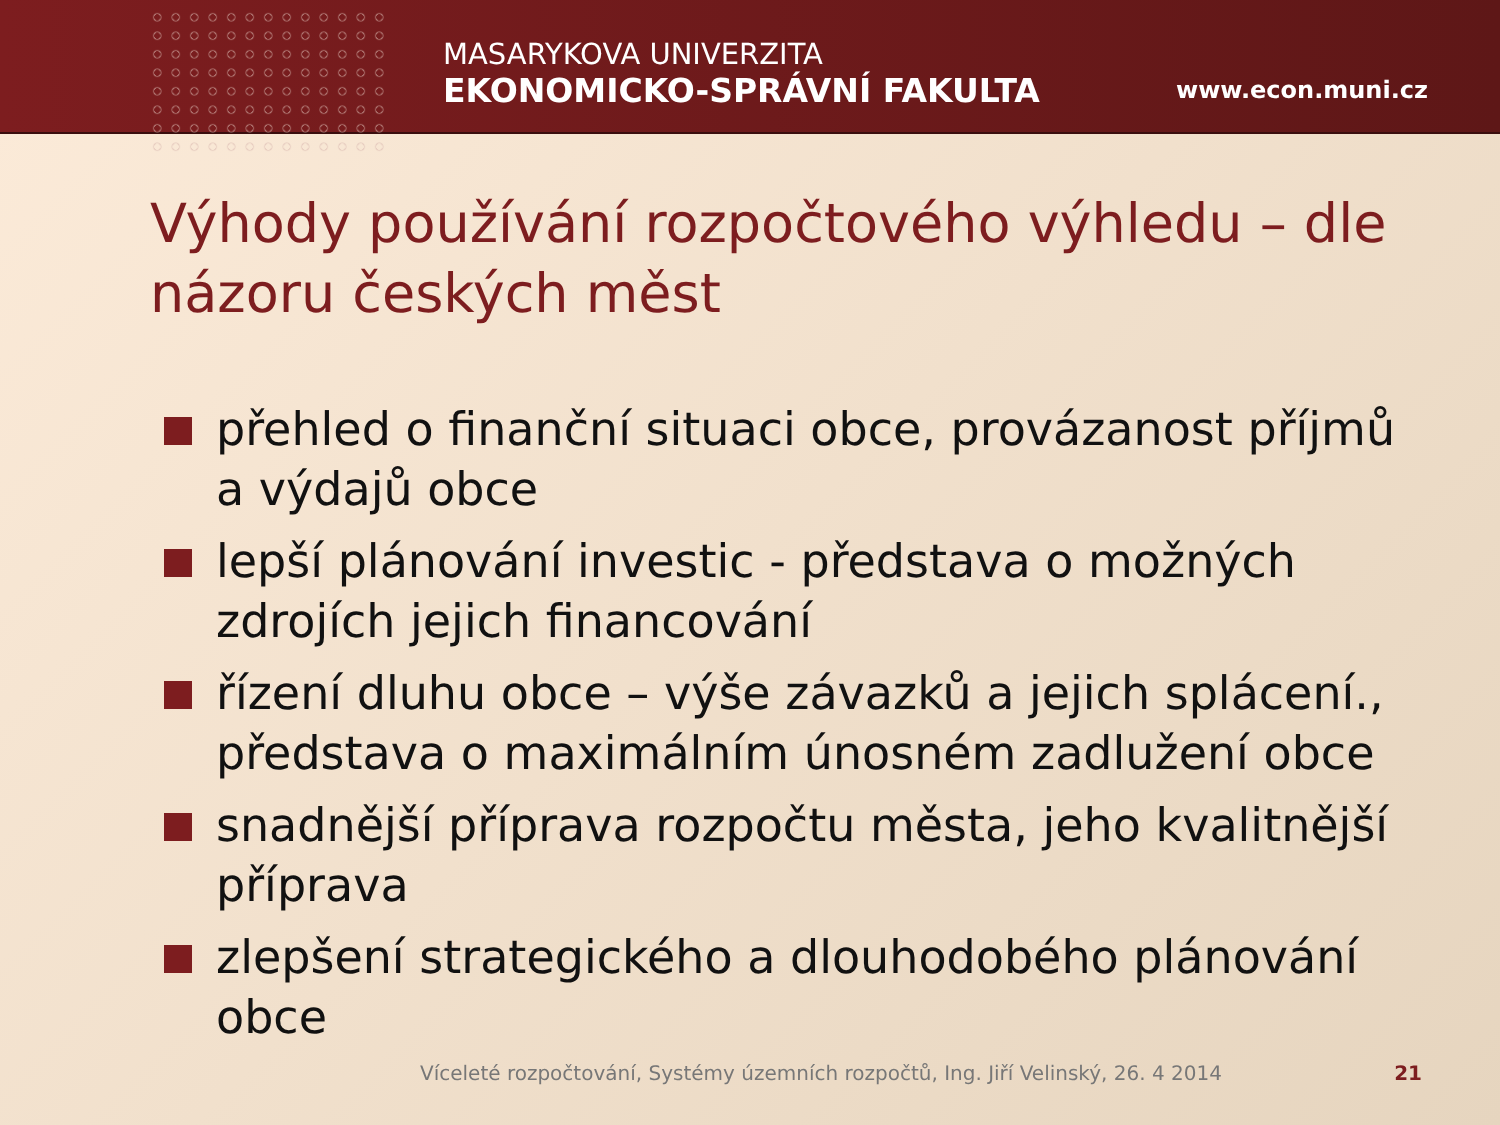MASARYKOVA UNIVERZITA
EKONOMICKO-SPRÁVNÍ FAKULTA
www.econ.muni.cz
Výhody používání rozpočtového výhledu – dle názoru českých měst
přehled o finanční situaci obce, provázanost příjmů a výdajů obce
lepší plánování investic - představa o možných zdrojích jejich financování
řízení dluhu obce – výše závazků a jejich splácení., představa o maximálním únosném zadlužení obce
snadnější příprava rozpočtu města, jeho kvalitnější příprava
zlepšení strategického a dlouhodobého plánování obce
Víceleté rozpočtování, Systémy územních rozpočtů, Ing. Jiří Velinský, 26. 4 2014
21